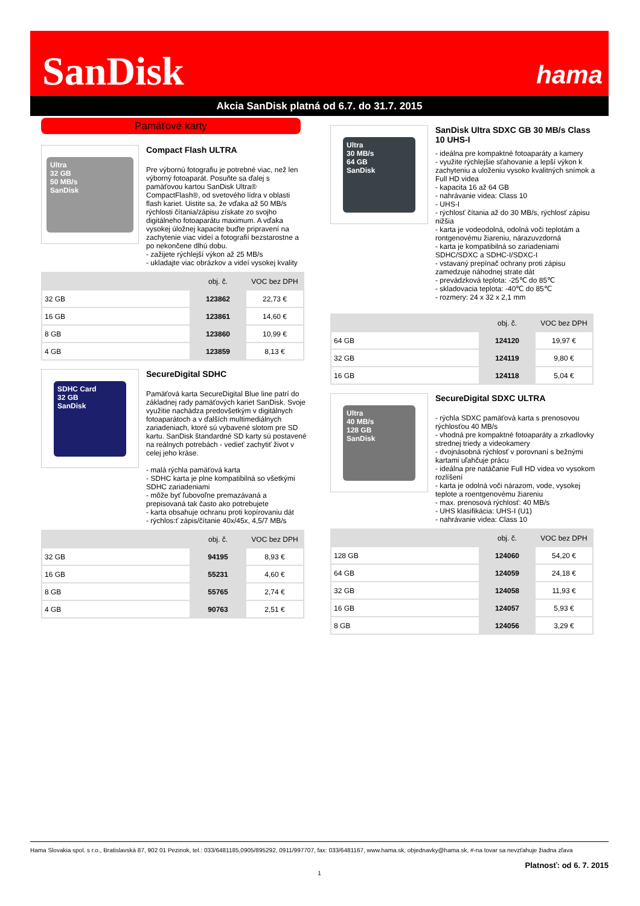SanDisk hama
Akcia SanDisk platná od 6.7. do 31.7. 2015
Pamäťové karty
Ultra
32 GB
50 MB/s
SanDisk
Compact Flash ULTRA
Pre výbornú fotografiu je potrebné viac, než len výborný fotoaparát. Posuňte sa ďalej s pamäťovou kartou SanDisk Ultra® CompactFlash®, od svetového lídra v oblasti flash kariet. Uistite sa, že vďaka až 50 MB/s rýchlosti čítania/zápisu získate zo svojho digitálneho fotoaparátu maximum. A vďaka vysokej úložnej kapacite buďte pripravení na zachytenie viac videí a fotografií bezstarostne a po nekončene dlhú dobu.
- zažijete rýchlejší výkon až 25 MB/s
- ukladajte viac obrázkov a videí vysokej kvality
| | obj. č. | VOC bez DPH |
| --- | --- | --- |
| 32 GB | 123862 | 22,73 € |
| 16 GB | 123861 | 14,60 € |
| 8 GB | 123860 | 10,99 € |
| 4 GB | 123859 | 8,13 € |
SDHC Card
32 GB
SanDisk
SecureDigital SDHC
Pamäťová karta SecureDigital Blue line patrí do základnej rady pamäťových kariet SanDisk. Svoje využitie nachádza predovšetkým v digitálnych fotoaparátoch a v ďalších multimediálnych zariadeniach, ktoré sú vybavené slotom pre SD kartu. SanDisk štandardné SD karty sú postavené na reálnych potrebách - vedieť zachytiť život v celej jeho kráse.
- malá rýchla pamäťová karta
- SDHC karta je plne kompatibilná so všetkými SDHC zariadeniami
- môže byť ľubovoľne premazávaná a prepisovaná tak často ako potrebujete
- karta obsahuje ochranu proti kopírovaniu dát
- rýchlos:ť zápis/čítanie 40x/45x, 4,5/7 MB/s
| | obj. č. | VOC bez DPH |
| --- | --- | --- |
| 32 GB | 94195 | 8,93 € |
| 16 GB | 55231 | 4,60 € |
| 8 GB | 55765 | 2,74 € |
| 4 GB | 90763 | 2,51 € |
Ultra
30 MB/s
64 GB
SanDisk
SanDisk Ultra SDXC GB 30 MB/s Class 10 UHS-I
- ideálna pre kompaktné fotoaparáty a kamery
- využite rýchlejšie sťahovanie a lepší výkon k zachyteniu a uloženiu vysoko kvalitných snímok a Full HD videa
- kapacita 16 až 64 GB
- nahrávanie videa: Class 10
- UHS-I
- rýchlosť čítania až do 30 MB/s, rýchlosť zápisu nižšia
- karta je vodeodolná, odolná voči teplotám a rontgenovému žiareniu, nárazuvzdorná
- karta je kompatibilná so zariadeniami SDHC/SDXC a SDHC-I/SDXC-I
- vstavaný prepínač ochrany proti zápisu zamedzuje náhodnej strate dát
- prevádzková teplota: -25℃ do 85℃
- skladovacia teplota: -40℃ do 85℃
- rozmery: 24 x 32 x 2,1 mm
| | obj. č. | VOC bez DPH |
| --- | --- | --- |
| 64 GB | 124120 | 19,97 € |
| 32 GB | 124119 | 9,80 € |
| 16 GB | 124118 | 5,04 € |
Ultra
40 MB/s
128 GB
SanDisk
SecureDigital SDXC ULTRA
- rýchla SDXC pamäťová karta s prenosovou rýchlosťou 40 MB/s
- vhodná pre kompaktné fotoaparáty a zrkadlovky strednej triedy a videokamery
- dvojnásobná rýchlosť v porovnaní s bežnými kartami uľahčuje prácu
- ideálna pre natáčanie Full HD videa vo vysokom rozlíšení
- karta je odolná voči nárazom, vode, vysokej teplote a roentgenovému žiareniu
- max. prenosová rýchlosť: 40 MB/s
- UHS klasifikácia: UHS-I (U1)
- nahrávanie videa: Class 10
| | obj. č. | VOC bez DPH |
| --- | --- | --- |
| 128 GB | 124060 | 54,20 € |
| 64 GB | 124059 | 24,18 € |
| 32 GB | 124058 | 11,93 € |
| 16 GB | 124057 | 5,93 € |
| 8 GB | 124056 | 3,29 € |
Hama Slovakia spol. s r.o., Bratislavská 87, 902 01 Pezinok, tel.: 033/6481185,0905/895292, 0911/997707, fax: 033/6481167, www.hama.sk, objednavky@hama.sk, #-na tovar sa nevzťahuje žiadna zľava
Platnosť: od 6. 7. 2015
1